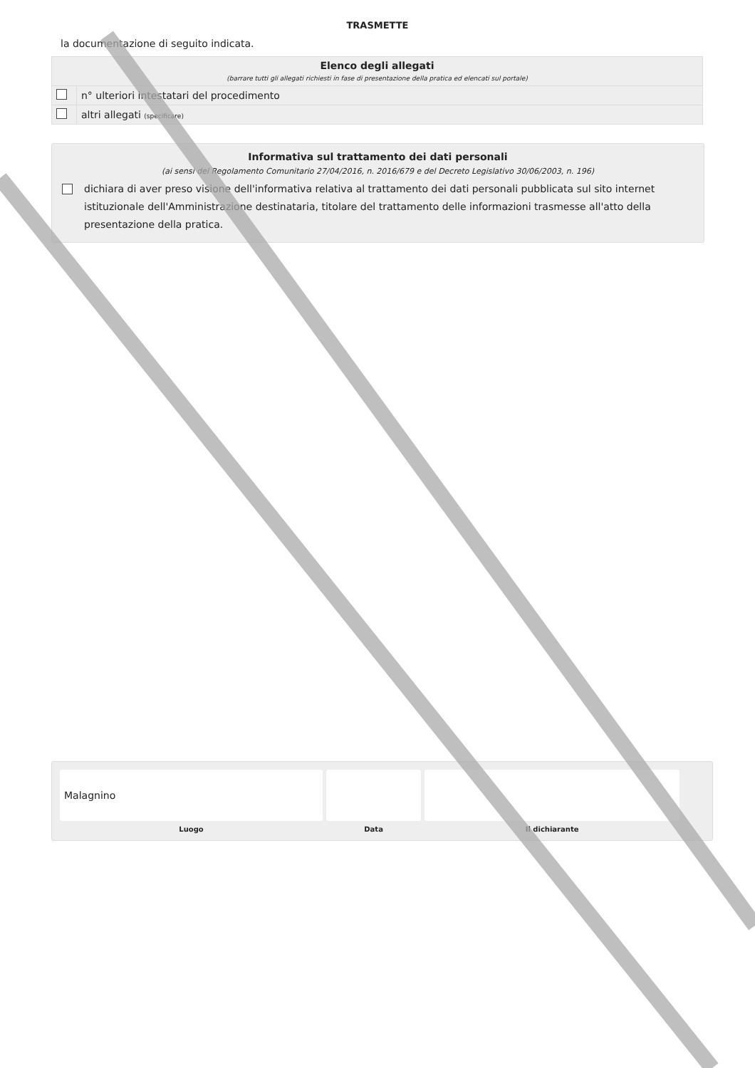TRASMETTE
la documentazione di seguito indicata.
| Elenco degli allegati (barrare tutti gli allegati richiesti in fase di presentazione della pratica ed elencati sul portale) | |
| | n° ulteriori intestatari del procedimento |
| | altri allegati (specificare) |
Informativa sul trattamento dei dati personali
(ai sensi del Regolamento Comunitario 27/04/2016, n. 2016/679 e del Decreto Legislativo 30/06/2003, n. 196)
dichiara di aver preso visione dell'informativa relativa al trattamento dei dati personali pubblicata sul sito internet istituzionale dell'Amministrazione destinataria, titolare del trattamento delle informazioni trasmesse all'atto della presentazione della pratica.
| Malagnino | | |
| Luogo | Data | Il dichiarante |